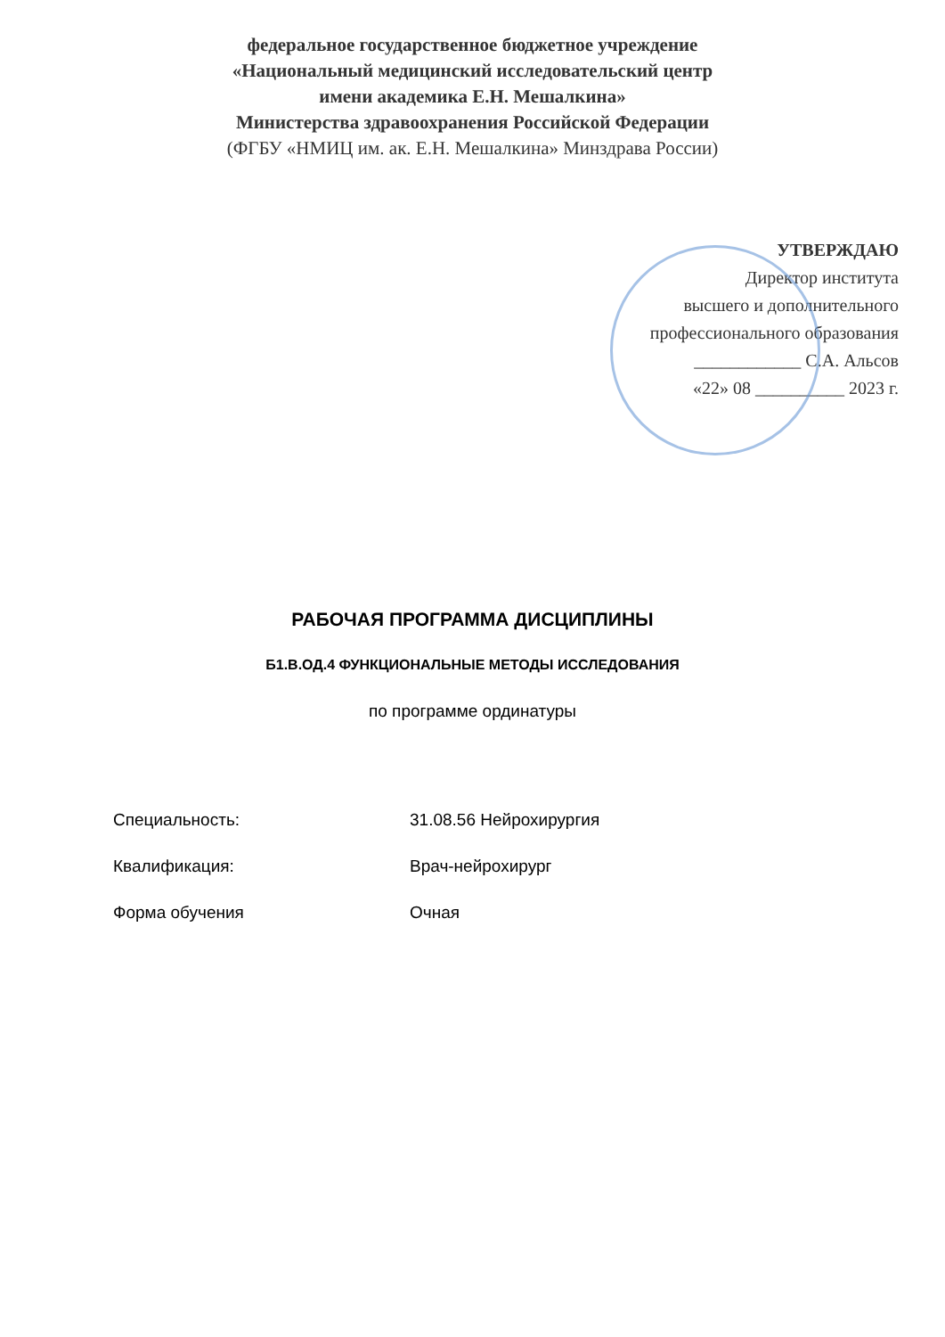федеральное государственное бюджетное учреждение
«Национальный медицинский исследовательский центр
имени академика Е.Н. Мешалкина»
Министерства здравоохранения Российской Федерации
(ФГБУ «НМИЦ им. ак. Е.Н. Мешалкина» Минздрава России)
УТВЕРЖДАЮ
Директор института
высшего и дополнительного
профессионального образования
____________ С.А. Альсов
«22» 08 __________ 2023 г.
РАБОЧАЯ ПРОГРАММА ДИСЦИПЛИНЫ
Б1.В.ОД.4 ФУНКЦИОНАЛЬНЫЕ МЕТОДЫ ИССЛЕДОВАНИЯ
по программе ординатуры
Специальность: 31.08.56 Нейрохирургия
Квалификация: Врач-нейрохирург
Форма обучения Очная